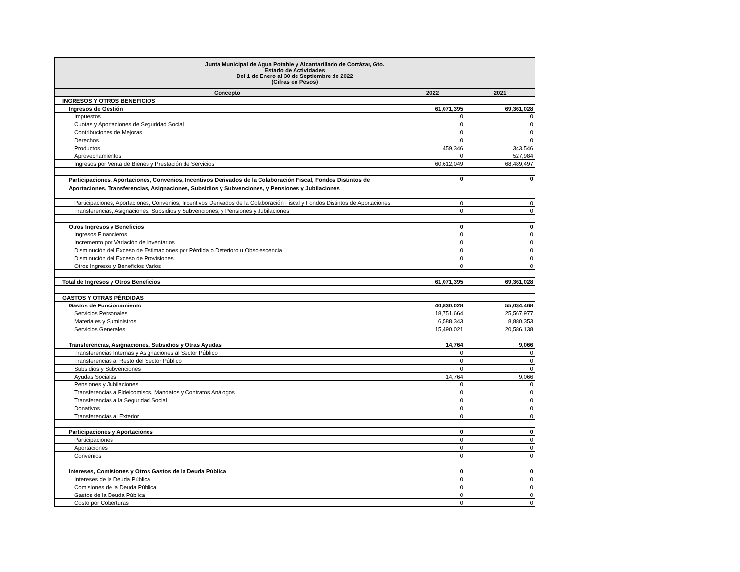| Junta Municipal de Agua Potable y Alcantarillado de Cortázar, Gto. Estado de Actividades Del 1 de Enero al 30 de Septiembre de 2022 (Cifras en Pesos) | | |
| --- | --- | --- |
| Concepto | 2022 | 2021 |
| INGRESOS Y OTROS BENEFICIOS | | |
| Ingresos de Gestión | 61,071,395 | 69,361,028 |
| Impuestos | 0 | 0 |
| Cuotas y Aportaciones de Seguridad Social | 0 | 0 |
| Contribuciones de Mejoras | 0 | 0 |
| Derechos | 0 | 0 |
| Productos | 459,346 | 343,546 |
| Aprovechamientos | 0 | 527,984 |
| Ingresos por Venta de Bienes y Prestación de Servicios | 60,612,049 | 68,489,497 |
| Participaciones, Aportaciones, Convenios, Incentivos Derivados de la Colaboración Fiscal, Fondos Distintos de Aportaciones, Transferencias, Asignaciones, Subsidios y Subvenciones, y Pensiones y Jubilaciones | 0 | 0 |
| Participaciones, Aportaciones, Convenios, Incentivos Derivados de la Colaboración Fiscal y Fondos Distintos de Aportaciones | 0 | 0 |
| Transferencias, Asignaciones, Subsidios y Subvenciones, y Pensiones y Jubilaciones | 0 | 0 |
| Otros Ingresos y Beneficios | 0 | 0 |
| Ingresos Financieros | 0 | 0 |
| Incremento por Variación de Inventarios | 0 | 0 |
| Disminución del Exceso de Estimaciones por Pérdida o Deterioro u Obsolescencia | 0 | 0 |
| Disminución del Exceso de Provisiones | 0 | 0 |
| Otros Ingresos y Beneficios Varios | 0 | 0 |
| Total de Ingresos y Otros Beneficios | 61,071,395 | 69,361,028 |
| GASTOS Y OTRAS PÉRDIDAS | | |
| Gastos de Funcionamiento | 40,830,028 | 55,034,468 |
| Servicios Personales | 18,751,664 | 25,567,977 |
| Materiales y Suministros | 6,588,343 | 8,880,353 |
| Servicios Generales | 15,490,021 | 20,586,138 |
| Transferencias, Asignaciones, Subsidios y Otras Ayudas | 14,764 | 9,066 |
| Transferencias Internas y Asignaciones al Sector Público | 0 | 0 |
| Transferencias al Resto del Sector Público | 0 | 0 |
| Subsidios y Subvenciones | 0 | 0 |
| Ayudas Sociales | 14,764 | 9,066 |
| Pensiones y Jubilaciones | 0 | 0 |
| Transferencias a Fideicomisos, Mandatos y Contratos Análogos | 0 | 0 |
| Transferencias a la Seguridad Social | 0 | 0 |
| Donativos | 0 | 0 |
| Transferencias al Exterior | 0 | 0 |
| Participaciones y Aportaciones | 0 | 0 |
| Participaciones | 0 | 0 |
| Aportaciones | 0 | 0 |
| Convenios | 0 | 0 |
| Intereses, Comisiones y Otros Gastos de la Deuda Pública | 0 | 0 |
| Intereses de la Deuda Pública | 0 | 0 |
| Comisiones de la Deuda Pública | 0 | 0 |
| Gastos de la Deuda Pública | 0 | 0 |
| Costo por Coberturas | 0 | 0 |